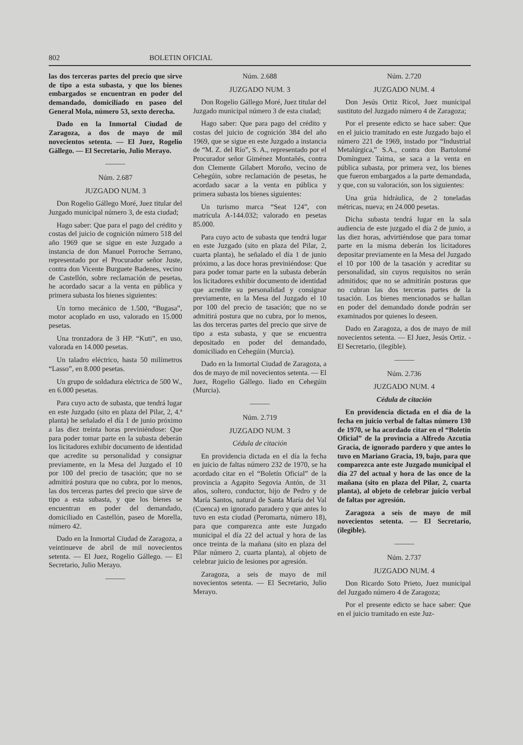802 BOLETIN OFICIAL
las dos terceras partes del precio que sirve de tipo a esta subasta, y que los bienes embargados se encuentran en poder del demandado, domiciliado en paseo del General Mola, número 53, sexto derecha.
Dado en la Inmortal Ciudad de Zaragoza, a dos de mayo de mil novecientos setenta. — El Juez, Rogelio Gállego. — El Secretario, Julio Merayo.
Núm. 2.687
JUZGADO NUM. 3
Don Rogelio Gállego Moré, Juez titular del Juzgado municipal número 3, de esta ciudad;
Hago saber: Que para el pago del crédito y costas del juicio de cognición número 518 del año 1969 que se sigue en este Juzgado a instancia de don Manuel Porroche Serrano, representado por el Procurador señor Juste, contra don Vicente Burguete Badenes, vecino de Castellón, sobre reclamación de pesetas, he acordado sacar a la venta en pública y primera subasta los bienes siguientes:
Un torno mecánico de 1.500, “Bugasa”, motor acoplado en uso, valorado en 15.000 pesetas.
Una tronzadora de 3 HP. “Kuti”, en uso, valorada en 14.000 pesetas.
Un taladro eléctrico, hasta 50 milímetros “Lasso”, en 8.000 pesetas.
Un grupo de soldadura eléctrica de 500 W., en 6.000 pesetas.
Para cuyo acto de subasta, que tendrá lugar en este Juzgado (sito en plaza del Pilar, 2, 4.ª planta) he señalado el día 1 de junio próximo a las diez treinta horas previniéndose: Que para poder tomar parte en la subasta deberán los licitadores exhibir documento de identidad que acredite su personalidad y consignar previamente, en la Mesa del Juzgado el 10 por 100 del precio de tasación; que no se admitirá postura que no cubra, por lo menos, las dos terceras partes del precio que sirve de tipo a esta subasta, y que los bienes se encuentran en poder del demandado, domiciliado en Castellón, paseo de Morella, número 42.
Dado en la Inmortal Ciudad de Zaragoza, a veintinueve de abril de mil novecientos setenta. — El Juez, Rogelio Gállego. — El Secretario, Julio Merayo.
Núm. 2.688
JUZGADO NUM. 3
Don Rogelio Gállego Moré, Juez titular del Juzgado municipal número 3 de esta ciudad;
Hago saber: Que para pago del crédito y costas del juicio de cognición 384 del año 1969, que se sigue en este Juzgado a instancia de “M. Z. del Río”, S. A., representado por el Procurador señor Giménez Montañés, contra don Clemente Gilabert Moroño, vecino de Cehegúin, sobre reclamación de pesetas, he acordado sacar a la venta en pública y primera subasta los bienes siguientes:
Un turismo marca “Seat 124”, con matrícula A-144.032; valorado en pesetas 85.000.
Para cuyo acto de subasta que tendrá lugar en este Juzgado (sito en plaza del Pilar, 2, cuarta planta), he señalado el día 1 de junio próximo, a las doce horas previniéndose: Que para poder tomar parte en la subasta deberán los licitadores exhibir documento de identidad que acredite su personalidad y consignar previamente, en la Mesa del Juzgado el 10 por 100 del precio de tasación; que no se admitirá postura que no cubra, por lo menos, las dos terceras partes del precio que sirve de tipo a esta subasta, y que se encuentra depositado en poder del demandado, domiciliado en Cehegúin (Murcia).
Dado en la Inmortal Ciudad de Zaragoza, a dos de mayo de mil novecientos setenta. — El Juez, Rogelio Gállego. liado en Cehegúin (Murcia).
Núm. 2.719
JUZGADO NUM. 3
Cédula de citación
En providencia dictada en el día la fecha en juicio de faltas número 232 de 1970, se ha acordado citar en el “Boletín Oficial” de la provincia a Agapito Segovia Antón, de 31 años, soltero, conductor, hijo de Pedro y de María Santos, natural de Santa María del Val (Cuenca) en ignorado paradero y que antes lo tuvo en esta ciudad (Peromarta, número 18), para que comparezca ante este Juzgado municipal el día 22 del actual y hora de las once treinta de la mañana (sito en plaza del Pilar número 2, cuarta planta), al objeto de celebrar juicio de lesiones por agresión.
Zaragoza, a seis de mayo de mil novecientos setenta. — El Secretario, Julio Merayo.
Núm. 2.720
JUZGADO NUM. 4
Don Jesús Ortiz Ricol, Juez municipal sustituto del Juzgado número 4 de Zaragoza;
Por el presente edicto se hace saber: Que en el juicio tramitado en este Juzgado bajo el número 221 de 1969, instado por “Industrial Metalúrgica,” S.A., contra don Bartolomé Domínguez Taima, se saca a la venta en pública subasta, por primera vez, los bienes que fueron embargados a la parte demandada, y que, con su valoración, son los siguientes:
Una grúa hidráulica, de 2 toneladas métricas, nueva; en 24.000 pesetas.
Dicha subasta tendrá lugar en la sala audiencia de este juzgado el día 2 de junio, a las diez horas, advirtiéndose que para tomar parte en la misma deberán los licitadores depositar previamente en la Mesa del Juzgado el 10 por 100 de la tasación y acreditar su personalidad, sin cuyos requisitos no serán admitidos; que no se admitirán posturas que no cubran las dos terceras partes de la tasación. Los bienes mencionados se hallan en poder del demandado donde podrán ser examinados por quienes lo deseen.
Dado en Zaragoza, a dos de mayo de mil novecientos setenta. — El Juez, Jesús Ortiz. - El Secretario, (ilegible).
Núm. 2.736
JUZGADO NUM. 4
Cédula de citación
En providencia dictada en el día de la fecha en juicio verbal de faltas número 130 de 1970, se ha acordado citar en el “Boletín Oficial” de la provincia a Alfredo Azcutia Gracia, de ignorado pardero y que antes lo tuvo en Mariano Gracia, 19, bajo, para que comparezca ante este Juzgado municipal el día 27 del actual y hora de las once de la mañana (sito en plaza del Pilar, 2, cuarta planta), al objeto de celebrar juicio verbal de faltas por agresión.
Zaragoza a seis de mayo de mil novecientos setenta. — El Secretario, (ilegible).
Núm. 2.737
JUZGADO NUM. 4
Don Ricardo Soto Prieto, Juez municipal del Juzgado número 4 de Zaragoza;
Por el presente edicto se hace saber: Que en el juicio tramitado en este Juz-